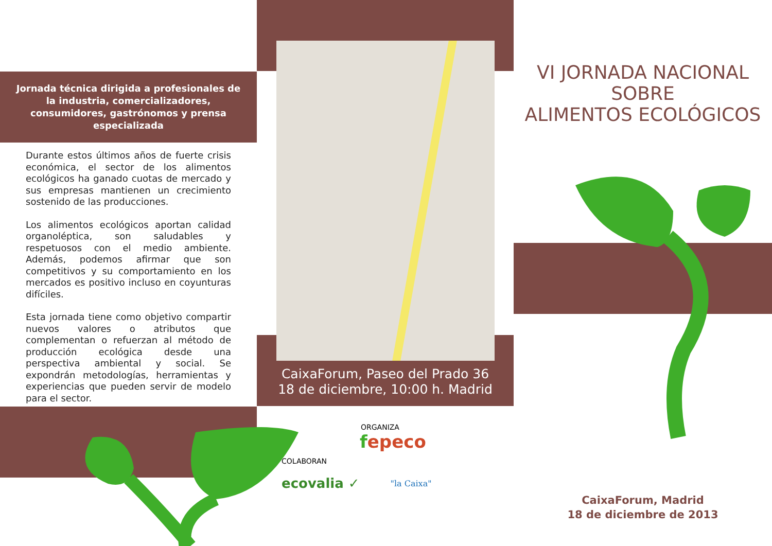Jornada técnica dirigida a profesionales de la industria, comercializadores, consumidores, gastrónomos y prensa especializada
Durante estos últimos años de fuerte crisis económica, el sector de los alimentos ecológicos ha ganado cuotas de mercado y sus empresas mantienen un crecimiento sostenido de las producciones.
Los alimentos ecológicos aportan calidad organoléptica, son saludables y respetuosos con el medio ambiente. Además, podemos afirmar que son competitivos y su comportamiento en los mercados es positivo incluso en coyunturas difíciles.
Esta jornada tiene como objetivo compartir nuevos valores o atributos que complementan o refuerzan al método de producción ecológica desde una perspectiva ambiental y social. Se expondrán metodologías, herramientas y experiencias que pueden servir de modelo para el sector.
CaixaForum, Paseo del Prado 36
18 de diciembre, 10:00 h. Madrid
ORGANIZA
fepeco
COLABORAN
ecovalia ✓ "la Caixa"
VI JORNADA NACIONAL
SOBRE
ALIMENTOS ECOLÓGICOS
CaixaForum, Madrid
18 de diciembre de 2013